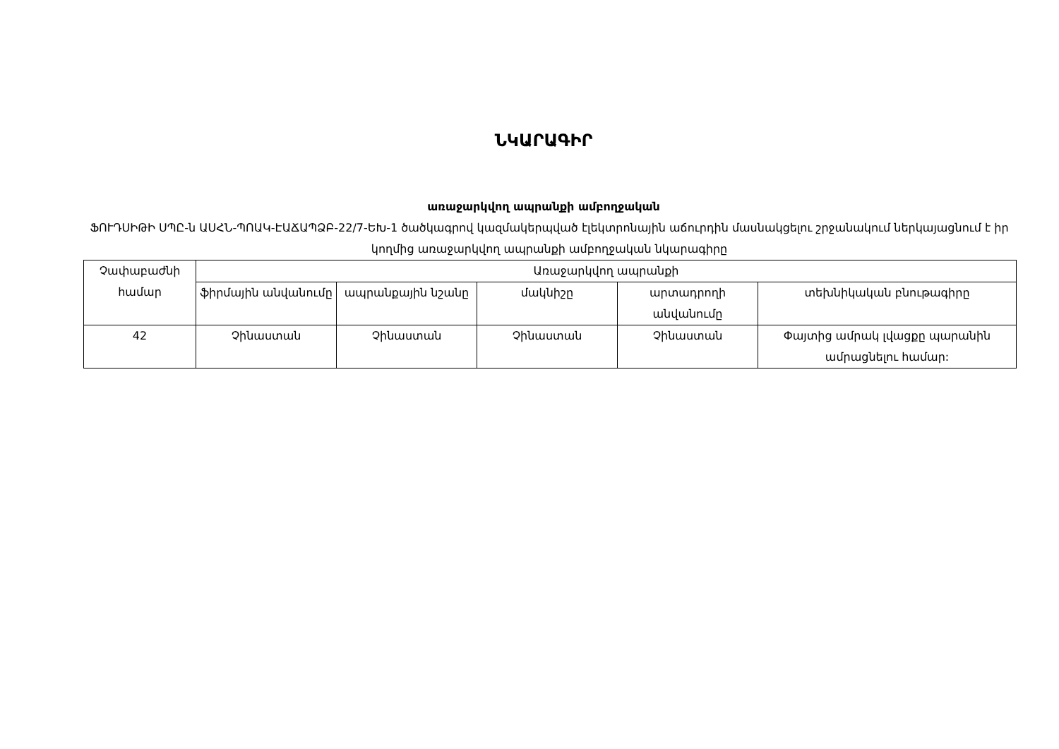ՆԿԱՐԱԳԻՐ
առաջարկվող ապրանքի ամբողջական
ՖՈՒԴՍԻԹԻ ՍՊԸ-ն ԱՍՀՆ-ՊՈԱԿ-ԷԱՃԱՊՁԲ-22/7-ԵԽ-1 ծածկագրով կազմակերպված էլեկտրոնային աճուրդին մասնակցելու շրջանակում ներկայացնում է իր կողմից առաջարկվող ապրանքի ամբողջական նկարագիրը
| Չափաբաժնի համար | Առաջարկվող ապրանքի | | | | |
| --- | --- | --- | --- | --- | --- |
| | ֆիրմային անվանումը | ապրանքային նշանը | մակնիշը | արտադրողի անվանումը | տեխնիկական բնութագիրը |
| 42 | Չինաստան | Չինաստան | Չինաստան | Չինաստան | Փայտից ամրակ լվացքը պարանին ամրացնելու համար: |